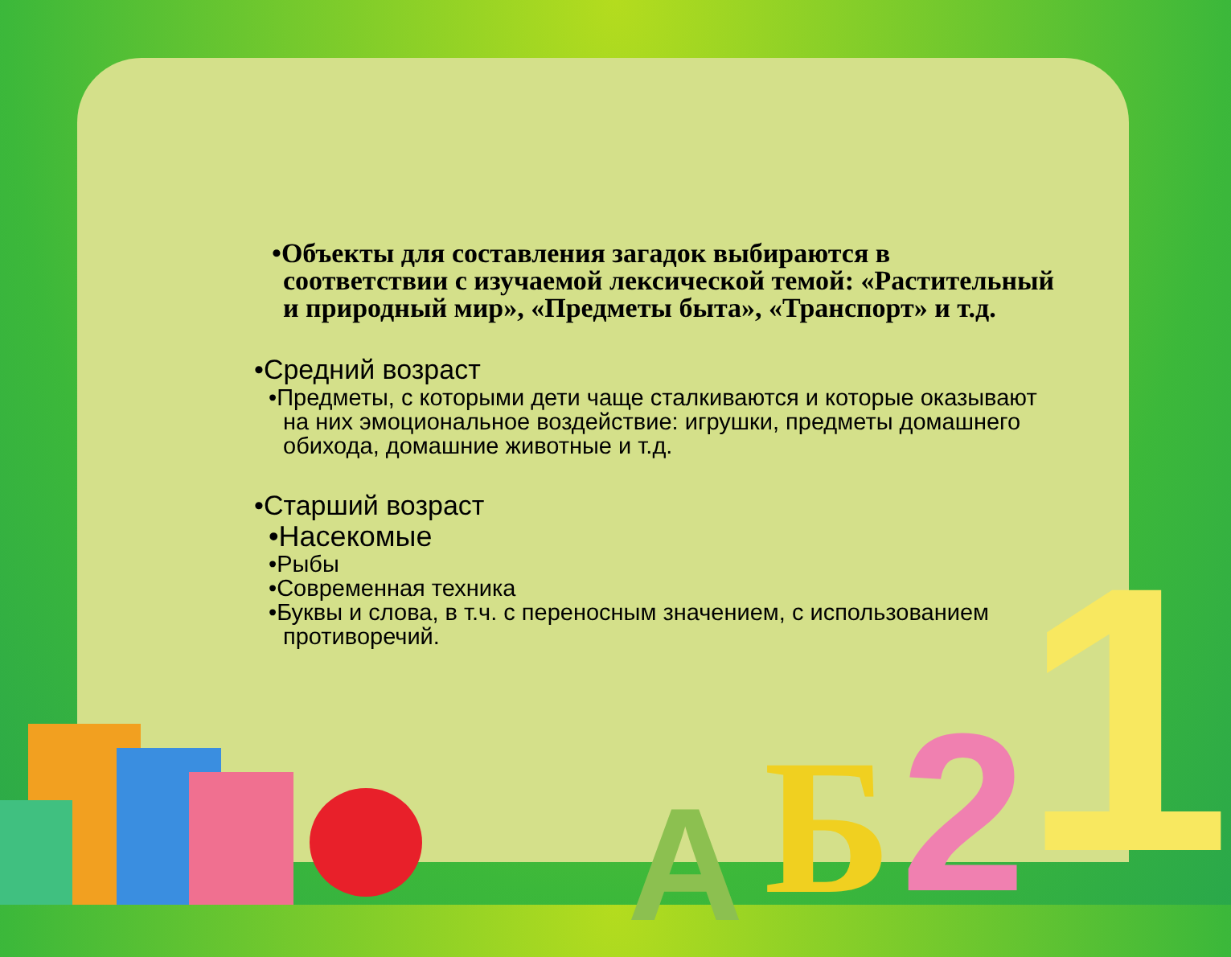•Объекты для составления загадок выбираются в соответствии с изучаемой лексической темой: «Растительный и природный мир», «Предметы быта», «Транспорт» и т.д.
•Средний возраст
•Предметы, с которыми дети чаще сталкиваются и которые оказывают на них эмоциональное воздействие: игрушки, предметы домашнего обихода, домашние животные и т.д.
•Старший возраст
•Насекомые
•Рыбы
•Современная техника
•Буквы и слова, в т.ч. с переносным значением, с использованием противоречий.
A Б 2 1